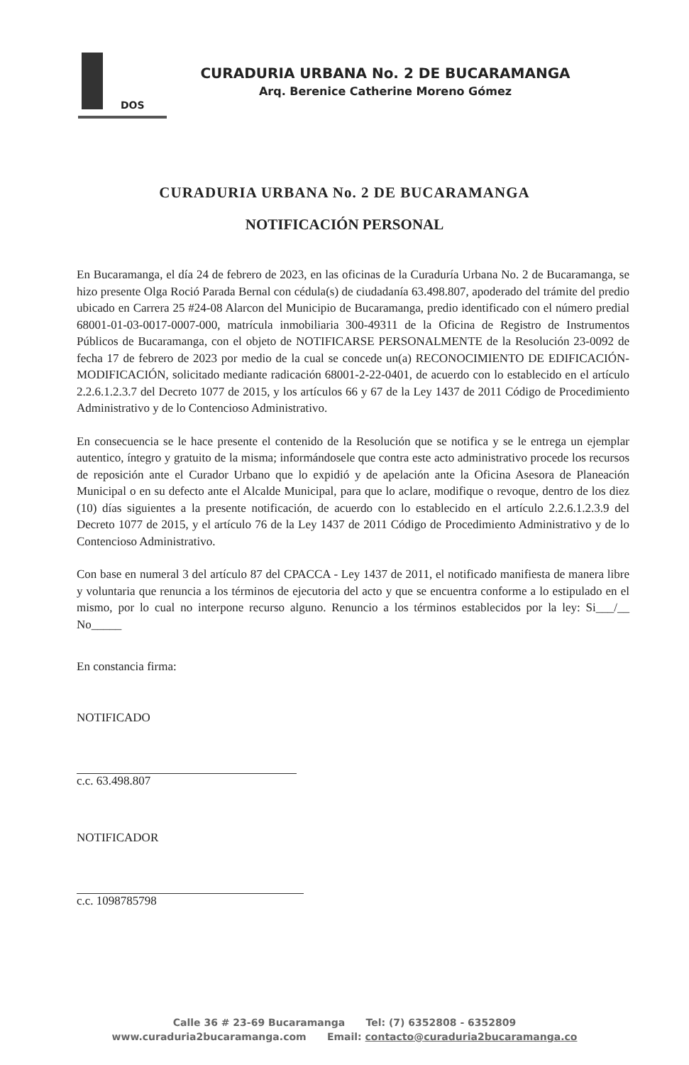DOS
CURADURIA URBANA No. 2 DE BUCARAMANGA
Arq. Berenice Catherine Moreno Gómez
CURADURIA URBANA No. 2 DE BUCARAMANGA
NOTIFICACIÓN PERSONAL
En Bucaramanga, el día 24 de febrero de 2023, en las oficinas de la Curaduría Urbana No. 2 de Bucaramanga, se hizo presente Olga Roció Parada Bernal con cédula(s) de ciudadanía 63.498.807, apoderado del trámite del predio ubicado en Carrera 25 #24-08 Alarcon del Municipio de Bucaramanga, predio identificado con el número predial 68001-01-03-0017-0007-000, matrícula inmobiliaria 300-49311 de la Oficina de Registro de Instrumentos Públicos de Bucaramanga, con el objeto de NOTIFICARSE PERSONALMENTE de la Resolución 23-0092 de fecha 17 de febrero de 2023 por medio de la cual se concede un(a) RECONOCIMIENTO DE EDIFICACIÓN-MODIFICACIÓN, solicitado mediante radicación 68001-2-22-0401, de acuerdo con lo establecido en el artículo 2.2.6.1.2.3.7 del Decreto 1077 de 2015, y los artículos 66 y 67 de la Ley 1437 de 2011 Código de Procedimiento Administrativo y de lo Contencioso Administrativo.
En consecuencia se le hace presente el contenido de la Resolución que se notifica y se le entrega un ejemplar autentico, íntegro y gratuito de la misma; informándosele que contra este acto administrativo procede los recursos de reposición ante el Curador Urbano que lo expidió y de apelación ante la Oficina Asesora de Planeación Municipal o en su defecto ante el Alcalde Municipal, para que lo aclare, modifique o revoque, dentro de los diez (10) días siguientes a la presente notificación, de acuerdo con lo establecido en el artículo 2.2.6.1.2.3.9 del Decreto 1077 de 2015, y el artículo 76 de la Ley 1437 de 2011 Código de Procedimiento Administrativo y de lo Contencioso Administrativo.
Con base en numeral 3 del artículo 87 del CPACCA - Ley 1437 de 2011, el notificado manifiesta de manera libre y voluntaria que renuncia a los términos de ejecutoria del acto y que se encuentra conforme a lo estipulado en el mismo, por lo cual no interpone recurso alguno. Renuncio a los términos establecidos por la ley: Si___/__ No_____
En constancia firma:
NOTIFICADO
c.c. 63.498.807
NOTIFICADOR
c.c. 1098785798
Calle 36 # 23-69 Bucaramanga Tel: (7) 6352808 - 6352809
www.curaduria2bucaramanga.com Email: contacto@curaduria2bucaramanga.co